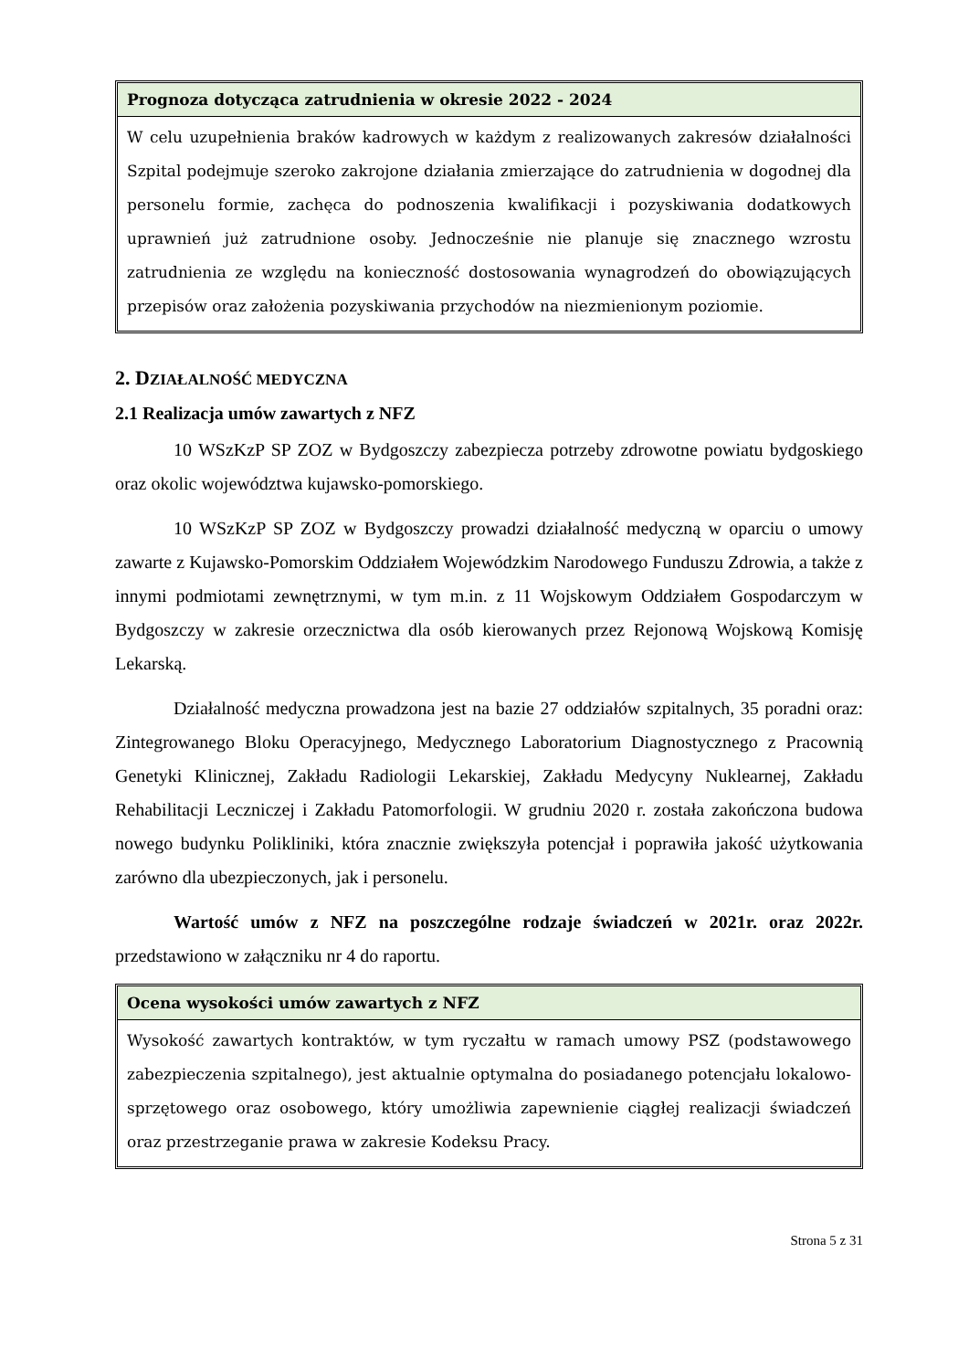Prognoza dotycząca zatrudnienia w okresie 2022 - 2024
W celu uzupełnienia braków kadrowych w każdym z realizowanych zakresów działalności Szpital podejmuje szeroko zakrojone działania zmierzające do zatrudnienia w dogodnej dla personelu formie, zachęca do podnoszenia kwalifikacji i pozyskiwania dodatkowych uprawnień już zatrudnione osoby. Jednocześnie nie planuje się znacznego wzrostu zatrudnienia ze względu na konieczność dostosowania wynagrodzeń do obowiązujących przepisów oraz założenia pozyskiwania przychodów na niezmienionym poziomie.
2. DZIAŁALNOŚĆ MEDYCZNA
2.1 Realizacja umów zawartych z NFZ
10 WSzKzP SP ZOZ w Bydgoszczy zabezpiecza potrzeby zdrowotne powiatu bydgoskiego oraz okolic województwa kujawsko-pomorskiego.
10 WSzKzP SP ZOZ w Bydgoszczy prowadzi działalność medyczną w oparciu o umowy zawarte z Kujawsko-Pomorskim Oddziałem Wojewódzkim Narodowego Funduszu Zdrowia, a także z innymi podmiotami zewnętrznymi, w tym m.in. z 11 Wojskowym Oddziałem Gospodarczym w Bydgoszczy w zakresie orzecznictwa dla osób kierowanych przez Rejonową Wojskową Komisję Lekarską.
Działalność medyczna prowadzona jest na bazie 27 oddziałów szpitalnych, 35 poradni oraz: Zintegrowanego Bloku Operacyjnego, Medycznego Laboratorium Diagnostycznego z Pracownią Genetyki Klinicznej, Zakładu Radiologii Lekarskiej, Zakładu Medycyny Nuklearnej, Zakładu Rehabilitacji Leczniczej i Zakładu Patomorfologii. W grudniu 2020 r. została zakończona budowa nowego budynku Polikliniki, która znacznie zwiększyła potencjał i poprawiła jakość użytkowania zarówno dla ubezpieczonych, jak i personelu.
Wartość umów z NFZ na poszczególne rodzaje świadczeń w 2021r. oraz 2022r. przedstawiono w załączniku nr 4 do raportu.
Ocena wysokości umów zawartych z NFZ
Wysokość zawartych kontraktów, w tym ryczałtu w ramach umowy PSZ (podstawowego zabezpieczenia szpitalnego), jest aktualnie optymalna do posiadanego potencjału lokalowo-sprzętowego oraz osobowego, który umożliwia zapewnienie ciągłej realizacji świadczeń oraz przestrzeganie prawa w zakresie Kodeksu Pracy.
Strona 5 z 31